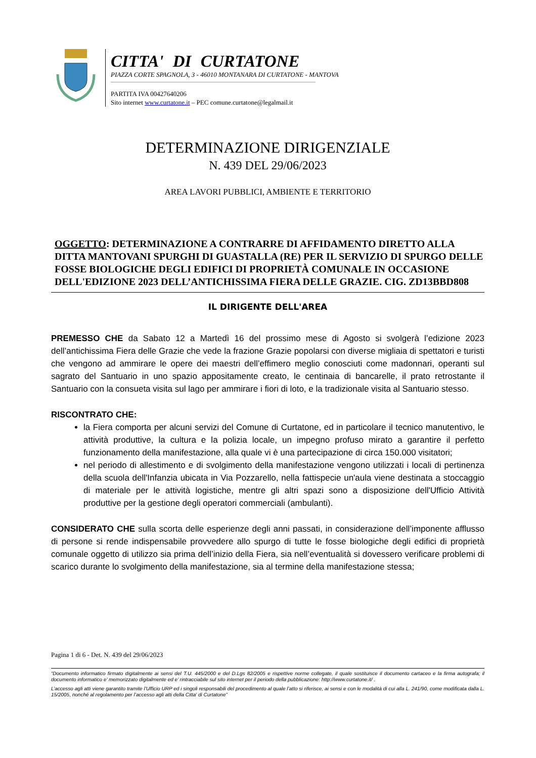CITTA' DI CURTATONE
PIAZZA CORTE SPAGNOLA, 3 - 46010 MONTANARA DI CURTATONE - MANTOVA
PARTITA IVA 00427640206
Sito internet www.curtatone.it – PEC comune.curtatone@legalmail.it
DETERMINAZIONE DIRIGENZIALE
N. 439 DEL 29/06/2023
AREA LAVORI PUBBLICI, AMBIENTE E TERRITORIO
OGGETTO: DETERMINAZIONE A CONTRARRE DI AFFIDAMENTO DIRETTO ALLA DITTA MANTOVANI SPURGHI DI GUASTALLA (RE) PER IL SERVIZIO DI SPURGO DELLE FOSSE BIOLOGICHE DEGLI EDIFICI DI PROPRIETÀ COMUNALE IN OCCASIONE DELL'EDIZIONE 2023 DELL’ANTICHISSIMA FIERA DELLE GRAZIE. CIG. ZD13BBD808
IL DIRIGENTE DELL'AREA
PREMESSO CHE da Sabato 12 a Martedì 16 del prossimo mese di Agosto si svolgerà l’edizione 2023 dell’antichissima Fiera delle Grazie che vede la frazione Grazie popolarsi con diverse migliaia di spettatori e turisti che vengono ad ammirare le opere dei maestri dell’effimero meglio conosciuti come madonnari, operanti sul sagrato del Santuario in uno spazio appositamente creato, le centinaia di bancarelle, il prato retrostante il Santuario con la consueta visita sul lago per ammirare i fiori di loto, e la tradizionale visita al Santuario stesso.
RISCONTRATO CHE:
la Fiera comporta per alcuni servizi del Comune di Curtatone, ed in particolare il tecnico manutentivo, le attività produttive, la cultura e la polizia locale, un impegno profuso mirato a garantire il perfetto funzionamento della manifestazione, alla quale vi è una partecipazione di circa 150.000 visitatori;
nel periodo di allestimento e di svolgimento della manifestazione vengono utilizzati i locali di pertinenza della scuola dell'Infanzia ubicata in Via Pozzarello, nella fattispecie un'aula viene destinata a stoccaggio di materiale per le attività logistiche, mentre gli altri spazi sono a disposizione dell'Ufficio Attività produttive per la gestione degli operatori commerciali (ambulanti).
CONSIDERATO CHE sulla scorta delle esperienze degli anni passati, in considerazione dell’imponente afflusso di persone si rende indispensabile provvedere allo spurgo di tutte le fosse biologiche degli edifici di proprietà comunale oggetto di utilizzo sia prima dell’inizio della Fiera, sia nell’eventualità si dovessero verificare problemi di scarico durante lo svolgimento della manifestazione, sia al termine della manifestazione stessa;
Pagina 1 di 6 - Det. N. 439 del 29/06/2023
“Documento informatico firmato digitalmente ai sensi del T.U. 445/2000 e del D.Lgs 82/2005 e rispettive norme collegate, il quale sostituisce il documento cartaceo e la firma autografa; il documento informatico e’ memorizzato digitalmente ed e’ rintracciabile sul sito internet per il periodo della pubblicazione: http://www.curtatone.it/ .
L’accesso agli atti viene garantito tramite l’Ufficio URP ed i singoli responsabili del procedimento al quale l’atto si riferisce, ai sensi e con le modalità di cui alla L. 241/90, come modificata dalla L. 15/2005, nonché al regolamento per l’accesso agli atti della Citta' di Curtatone”